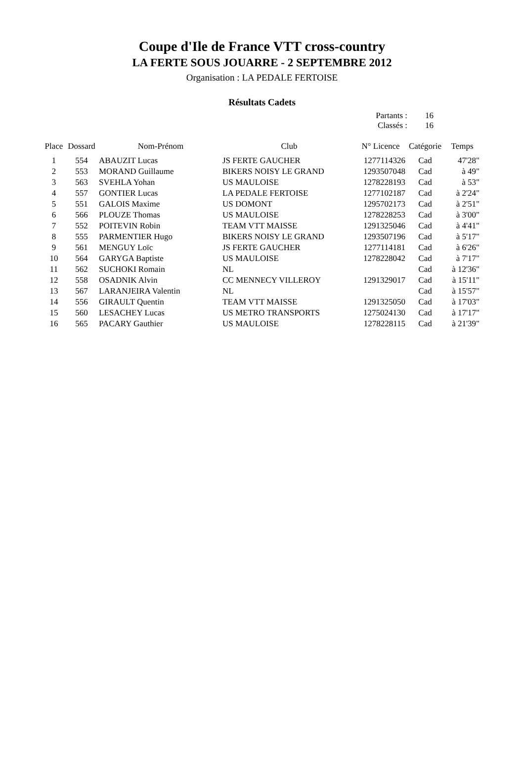Coupe d'Ile de France VTT cross-country
LA FERTE SOUS JOUARRE - 2 SEPTEMBRE 2012
Organisation : LA PEDALE FERTOISE
Résultats Cadets
Partants : 16
Classés : 16
| Place | Dossard | Nom-Prénom | Club | N° Licence | Catégorie | Temps |
| --- | --- | --- | --- | --- | --- | --- |
| 1 | 554 | ABAUZIT Lucas | JS FERTE GAUCHER | 1277114326 | Cad | 47'28" |
| 2 | 553 | MORAND Guillaume | BIKERS NOISY LE GRAND | 1293507048 | Cad | à 49" |
| 3 | 563 | SVEHLA Yohan | US MAULOISE | 1278228193 | Cad | à 53" |
| 4 | 557 | GONTIER Lucas | LA PEDALE FERTOISE | 1277102187 | Cad | à 2'24" |
| 5 | 551 | GALOIS Maxime | US DOMONT | 1295702173 | Cad | à 2'51" |
| 6 | 566 | PLOUZE Thomas | US MAULOISE | 1278228253 | Cad | à 3'00" |
| 7 | 552 | POITEVIN Robin | TEAM VTT MAISSE | 1291325046 | Cad | à 4'41" |
| 8 | 555 | PARMENTIER Hugo | BIKERS NOISY LE GRAND | 1293507196 | Cad | à 5'17" |
| 9 | 561 | MENGUY Loïc | JS FERTE GAUCHER | 1277114181 | Cad | à 6'26" |
| 10 | 564 | GARYGA Baptiste | US MAULOISE | 1278228042 | Cad | à 7'17" |
| 11 | 562 | SUCHOKI Romain | NL | | Cad | à 12'36" |
| 12 | 558 | OSADNIK Alvin | CC MENNECY VILLEROY | 1291329017 | Cad | à 15'11" |
| 13 | 567 | LARANJEIRA Valentin | NL | | Cad | à 15'57" |
| 14 | 556 | GIRAULT Quentin | TEAM VTT MAISSE | 1291325050 | Cad | à 17'03" |
| 15 | 560 | LESACHEY Lucas | US METRO TRANSPORTS | 1275024130 | Cad | à 17'17" |
| 16 | 565 | PACARY Gauthier | US MAULOISE | 1278228115 | Cad | à 21'39" |